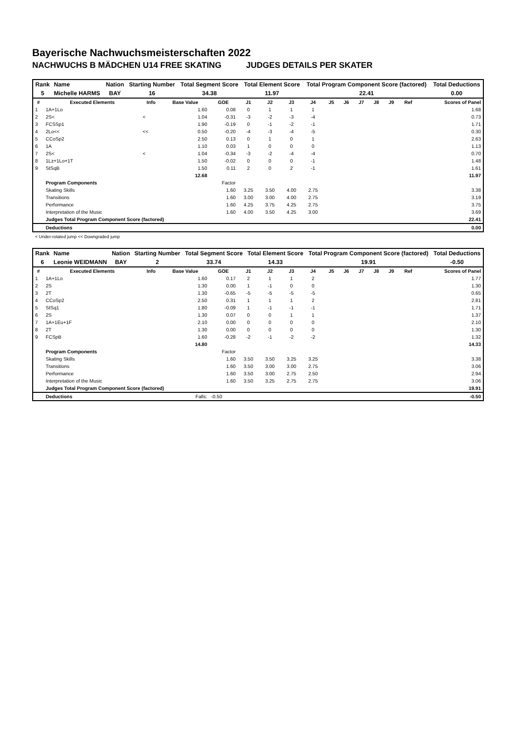Bayerische Nachwuchsmeisterschaften 2022
NACHWUCHS B MÄDCHEN U14 FREE SKATING JUDGES DETAILS PER SKATER
| Rank | Name | Nation | Starting Number | Total Segment Score | Total Element Score | Total Program Component Score (factored) | Total Deductions |
| --- | --- | --- | --- | --- | --- | --- | --- |
| 5 | Michelle HARMS | BAY | 16 | 34.38 | 11.97 | 22.41 | 0.00 |
| # | Executed Elements | Info | Base Value | GOE | J1 | J2 | J3 | J4 | J5 | J6 | J7 | J8 | J9 | Ref | Scores of Panel |
| --- | --- | --- | --- | --- | --- | --- | --- | --- | --- | --- | --- | --- | --- | --- | --- |
| 1 | 1A+1Lo | | 1.60 | 0.08 | 0 | 1 | 1 | 1 | | | | | | | 1.68 |
| 2 | 2S< | < | 1.04 | -0.31 | -3 | -2 | -3 | -4 | | | | | | | 0.73 |
| 3 | FCSSp1 | | 1.90 | -0.19 | 0 | -1 | -2 | -1 | | | | | | | 1.71 |
| 4 | 2Lo<< | << | 0.50 | -0.20 | -4 | -3 | -4 | -5 | | | | | | | 0.30 |
| 5 | CCoSp2 | | 2.50 | 0.13 | 0 | 1 | 0 | 1 | | | | | | | 2.63 |
| 6 | 1A | | 1.10 | 0.03 | 1 | 0 | 0 | 0 | | | | | | | 1.13 |
| 7 | 2S< | < | 1.04 | -0.34 | -3 | -2 | -4 | -4 | | | | | | | 0.70 |
| 8 | 1Lz+1Lo+1T | | 1.50 | -0.02 | 0 | 0 | 0 | -1 | | | | | | | 1.48 |
| 9 | StSqB | | 1.50 | 0.11 | 2 | 0 | 2 | -1 | | | | | | | 1.61 |
| | | | 12.68 | | | | | | | | | | | | 11.97 |
| | Program Components | | | Factor | | | | | | | | | | | |
| | Skating Skills | | | 1.60 | 3.25 | 3.50 | 4.00 | 2.75 | | | | | | | 3.38 |
| | Transitions | | | 1.60 | 3.00 | 3.00 | 4.00 | 2.75 | | | | | | | 3.19 |
| | Performance | | | 1.60 | 4.25 | 3.75 | 4.25 | 2.75 | | | | | | | 3.75 |
| | Interpretation of the Music | | | 1.60 | 4.00 | 3.50 | 4.25 | 3.00 | | | | | | | 3.69 |
| | Judges Total Program Component Score (factored) | | | | | | | | | | | | | | 22.41 |
| | Deductions | | | | | | | | | | | | | | 0.00 |
< Under-rotated jump << Downgraded jump
| Rank | Name | Nation | Starting Number | Total Segment Score | Total Element Score | Total Program Component Score (factored) | Total Deductions |
| --- | --- | --- | --- | --- | --- | --- | --- |
| 6 | Leonie WEIDMANN | BAY | 2 | 33.74 | 14.33 | 19.91 | -0.50 |
| # | Executed Elements | Info | Base Value | GOE | J1 | J2 | J3 | J4 | J5 | J6 | J7 | J8 | J9 | Ref | Scores of Panel |
| --- | --- | --- | --- | --- | --- | --- | --- | --- | --- | --- | --- | --- | --- | --- | --- |
| 1 | 1A+1Lo | | 1.60 | 0.17 | 2 | 1 | 1 | 2 | | | | | | | 1.77 |
| 2 | 2S | | 1.30 | 0.00 | 1 | -1 | 0 | 0 | | | | | | | 1.30 |
| 3 | 2T | | 1.30 | -0.65 | -5 | -5 | -5 | -5 | | | | | | | 0.65 |
| 4 | CCoSp2 | | 2.50 | 0.31 | 1 | 1 | 1 | 2 | | | | | | | 2.81 |
| 5 | StSq1 | | 1.80 | -0.09 | 1 | -1 | -1 | -1 | | | | | | | 1.71 |
| 6 | 2S | | 1.30 | 0.07 | 0 | 0 | 1 | 1 | | | | | | | 1.37 |
| 7 | 1A+1Eu+1F | | 2.10 | 0.00 | 0 | 0 | 0 | 0 | | | | | | | 2.10 |
| 8 | 2T | | 1.30 | 0.00 | 0 | 0 | 0 | 0 | | | | | | | 1.30 |
| 9 | FCSpB | | 1.60 | -0.28 | -2 | -1 | -2 | -2 | | | | | | | 1.32 |
| | | | 14.80 | | | | | | | | | | | | 14.33 |
| | Program Components | | | Factor | | | | | | | | | | | |
| | Skating Skills | | | 1.60 | 3.50 | 3.50 | 3.25 | 3.25 | | | | | | | 3.38 |
| | Transitions | | | 1.60 | 3.50 | 3.00 | 3.00 | 2.75 | | | | | | | 3.06 |
| | Performance | | | 1.60 | 3.50 | 3.00 | 2.75 | 2.50 | | | | | | | 2.94 |
| | Interpretation of the Music | | | 1.60 | 3.50 | 3.25 | 2.75 | 2.75 | | | | | | | 3.06 |
| | Judges Total Program Component Score (factored) | | | | | | | | | | | | | | 19.91 |
| | Deductions | | Falls: | -0.50 | | | | | | | | | | | -0.50 |